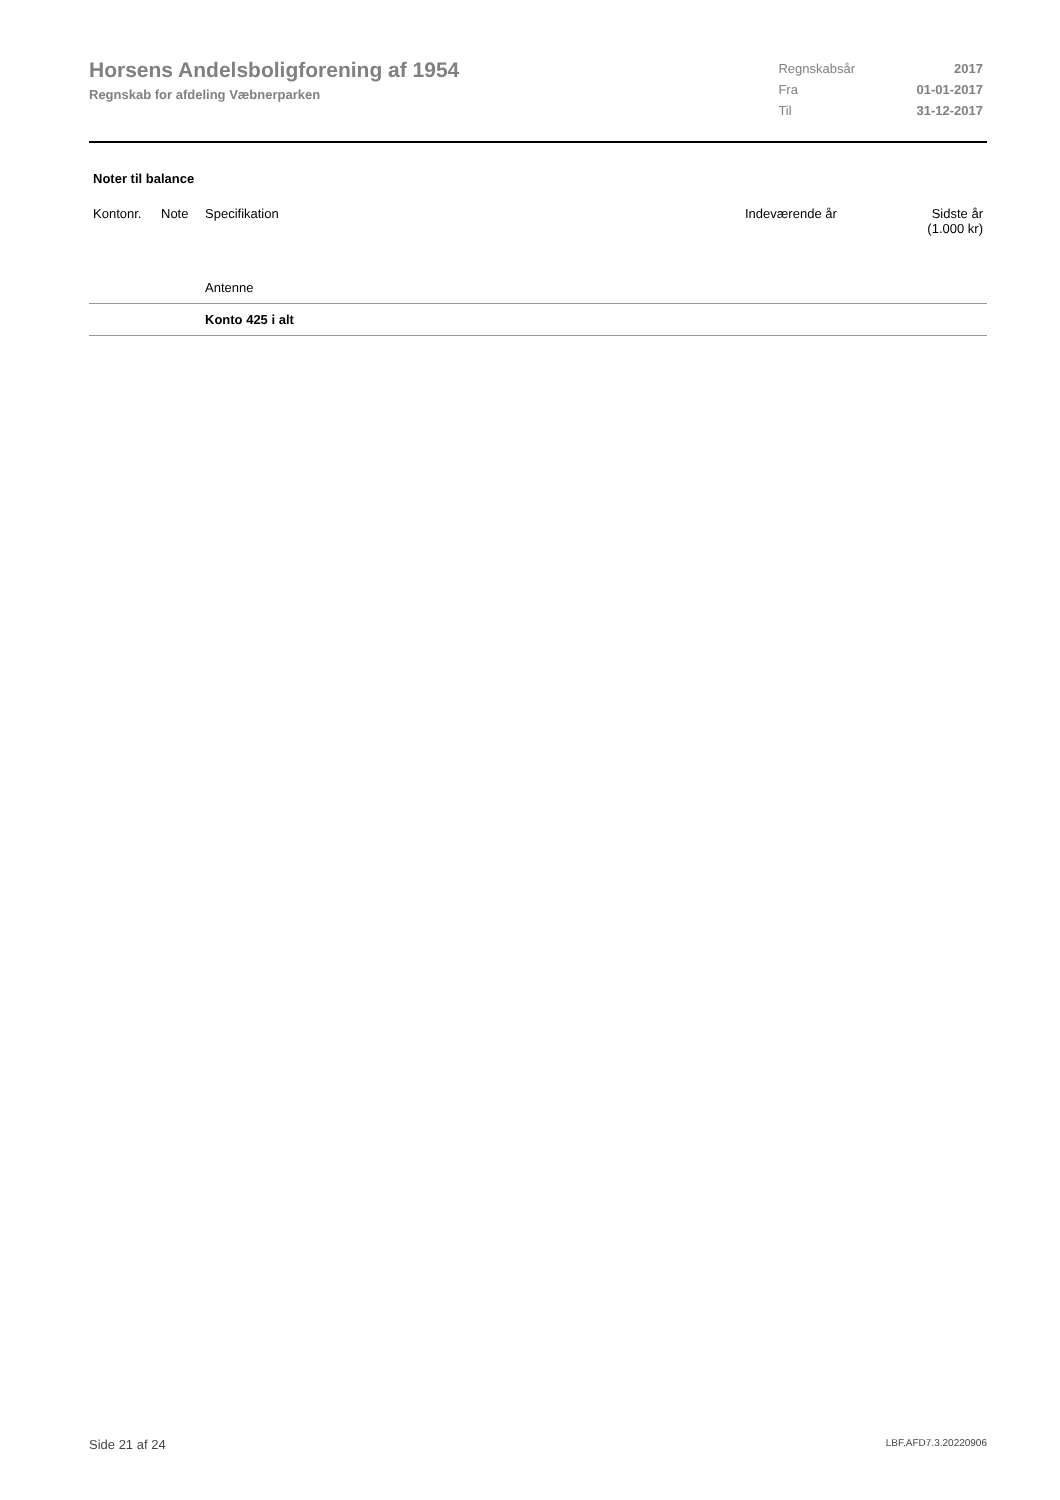Horsens Andelsboligforening af 1954
Regnskab for afdeling Væbnerparken
| Regnskabsår | 2017 |
| Fra | 01-01-2017 |
| Til | 31-12-2017 |
Noter til balance
| Kontonr. | Note | Specifikation | Indeværende år | Sidste år (1.000 kr) |
| --- | --- | --- | --- | --- |
| | | Antenne | | |
| | | Konto 425 i alt | | |
Side 21 af 24 LBF.AFD7.3.20220906